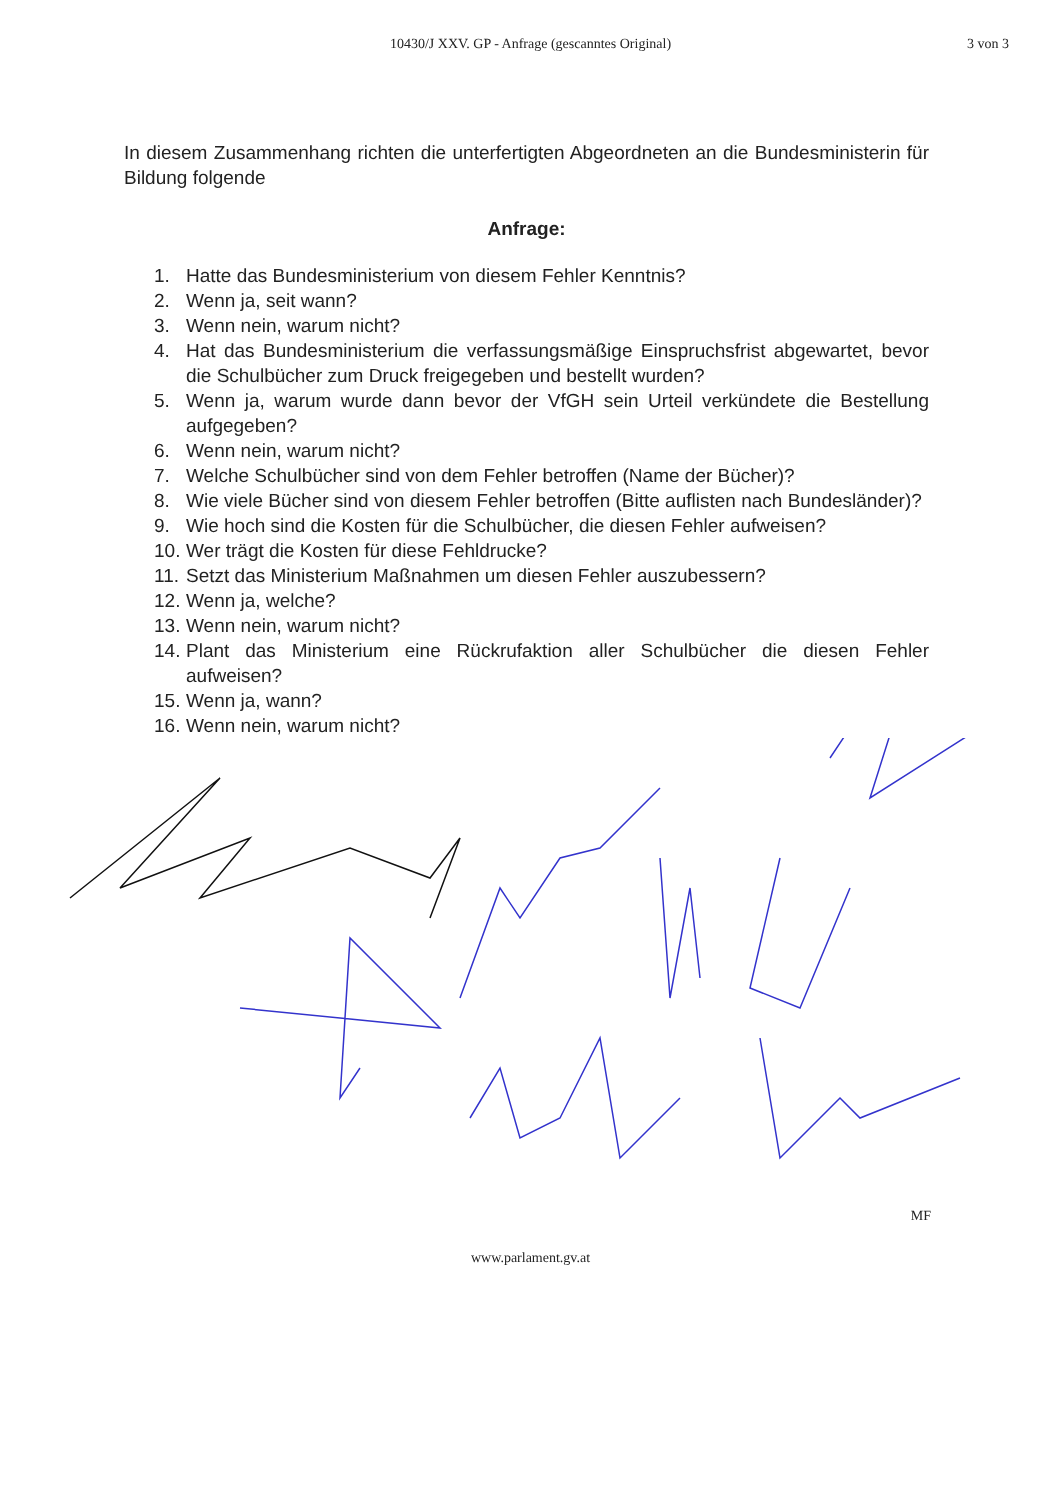10430/J XXV. GP - Anfrage (gescanntes Original)
3 von 3
In diesem Zusammenhang richten die unterfertigten Abgeordneten an die Bundesministerin für Bildung folgende
Anfrage:
1. Hatte das Bundesministerium von diesem Fehler Kenntnis?
2. Wenn ja, seit wann?
3. Wenn nein, warum nicht?
4. Hat das Bundesministerium die verfassungsmäßige Einspruchsfrist abgewartet, bevor die Schulbücher zum Druck freigegeben und bestellt wurden?
5. Wenn ja, warum wurde dann bevor der VfGH sein Urteil verkündete die Bestellung aufgegeben?
6. Wenn nein, warum nicht?
7. Welche Schulbücher sind von dem Fehler betroffen (Name der Bücher)?
8. Wie viele Bücher sind von diesem Fehler betroffen (Bitte auflisten nach Bundesländer)?
9. Wie hoch sind die Kosten für die Schulbücher, die diesen Fehler aufweisen?
10. Wer trägt die Kosten für diese Fehldrucke?
11. Setzt das Ministerium Maßnahmen um diesen Fehler auszubessern?
12. Wenn ja, welche?
13. Wenn nein, warum nicht?
14. Plant das Ministerium eine Rückrufaktion aller Schulbücher die diesen Fehler aufweisen?
15. Wenn ja, wann?
16. Wenn nein, warum nicht?
MF
www.parlament.gv.at